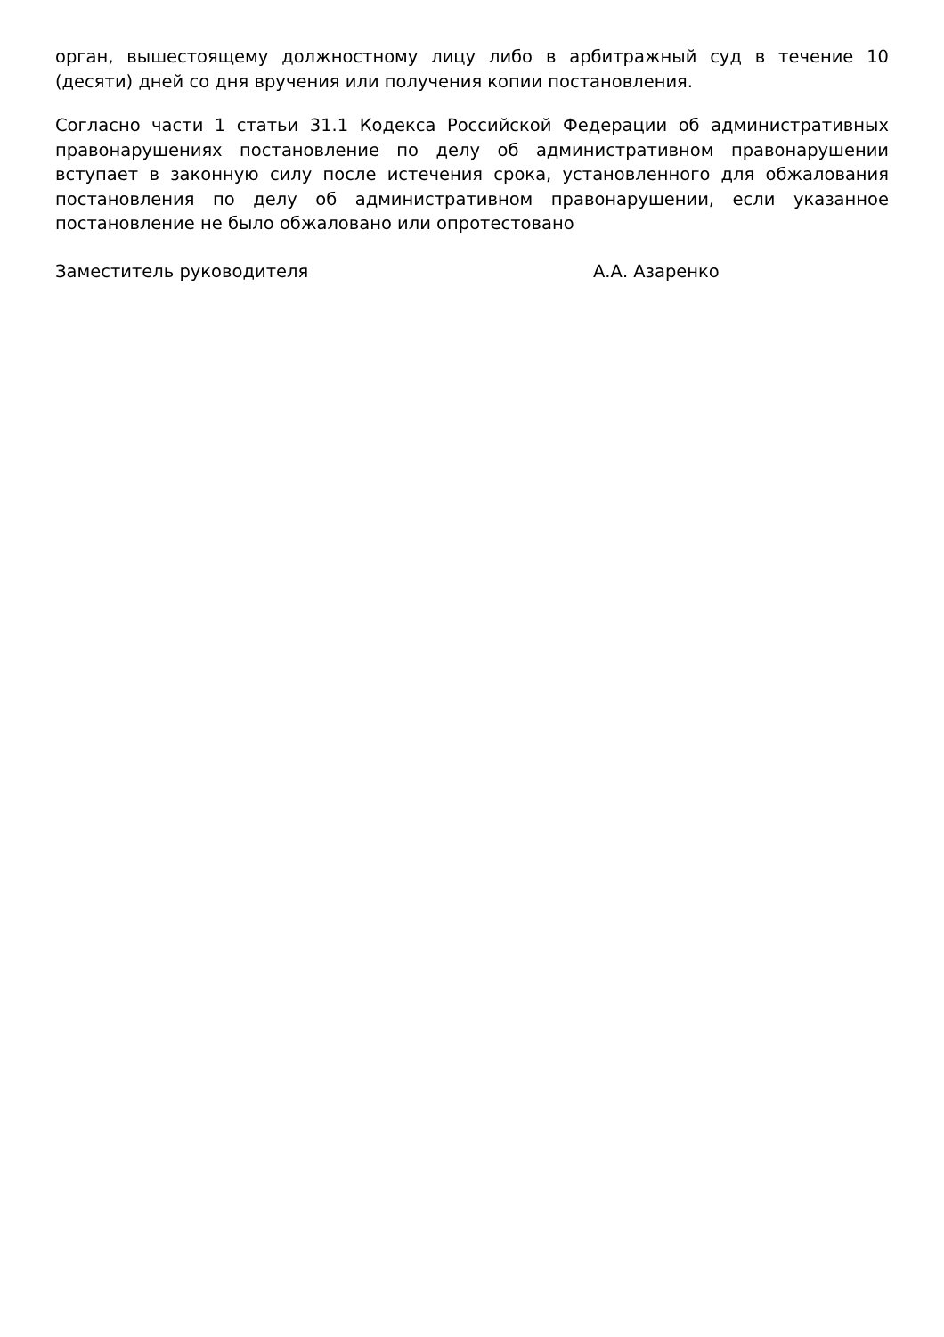орган, вышестоящему должностному лицу либо в арбитражный суд в течение 10 (десяти) дней со дня вручения или получения копии постановления.
Согласно части 1 статьи 31.1 Кодекса Российской Федерации об административных правонарушениях постановление по делу об административном правонарушении вступает в законную силу после истечения срока, установленного для обжалования постановления по делу об административном правонарушении, если указанное постановление не было обжаловано или опротестовано
Заместитель руководителя А.А. Азаренко